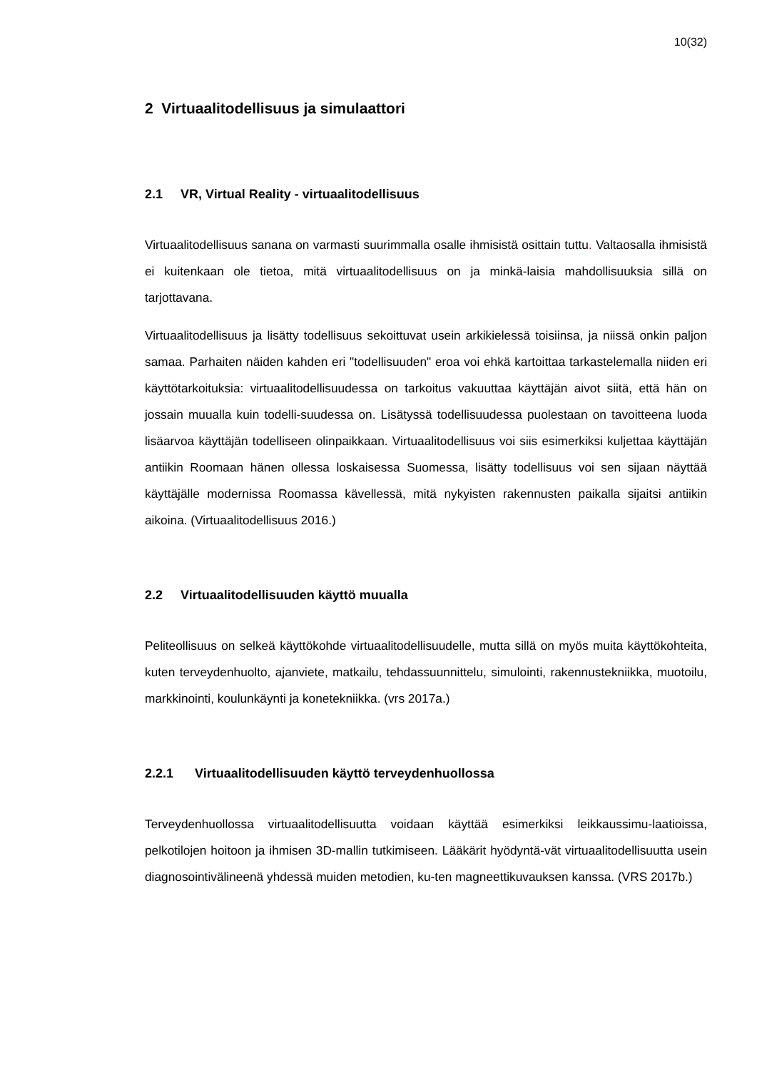10(32)
2 Virtuaalitodellisuus ja simulaattori
2.1 VR, Virtual Reality - virtuaalitodellisuus
Virtuaalitodellisuus sanana on varmasti suurimmalla osalle ihmisistä osittain tuttu. Valtaosalla ihmisistä ei kuitenkaan ole tietoa, mitä virtuaalitodellisuus on ja minkä-laisia mahdollisuuksia sillä on tarjottavana.
Virtuaalitodellisuus ja lisätty todellisuus sekoittuvat usein arkikielessä toisiinsa, ja niissä onkin paljon samaa. Parhaiten näiden kahden eri "todellisuuden" eroa voi ehkä kartoittaa tarkastelemalla niiden eri käyttötarkoituksia: virtuaalitodellisuudessa on tarkoitus vakuuttaa käyttäjän aivot siitä, että hän on jossain muualla kuin todelli-suudessa on. Lisätyssä todellisuudessa puolestaan on tavoitteena luoda lisäarvoa käyttäjän todelliseen olinpaikkaan. Virtuaalitodellisuus voi siis esimerkiksi kuljettaa käyttäjän antiikin Roomaan hänen ollessa loskaisessa Suomessa, lisätty todellisuus voi sen sijaan näyttää käyttäjälle modernissa Roomassa kävellessä, mitä nykyisten rakennusten paikalla sijaitsi antiikin aikoina. (Virtuaalitodellisuus 2016.)
2.2 Virtuaalitodellisuuden käyttö muualla
Peliteollisuus on selkeä käyttökohde virtuaalitodellisuudelle, mutta sillä on myös muita käyttökohteita, kuten terveydenhuolto, ajanviete, matkailu, tehdassuunnittelu, simulointi, rakennustekniikka, muotoilu, markkinointi, koulunkäynti ja konetekniikka. (vrs 2017a.)
2.2.1 Virtuaalitodellisuuden käyttö terveydenhuollossa
Terveydenhuollossa virtuaalitodellisuutta voidaan käyttää esimerkiksi leikkaussimu-laatioissa, pelkotilojen hoitoon ja ihmisen 3D-mallin tutkimiseen. Lääkärit hyödyntä-vät virtuaalitodellisuutta usein diagnosointivälineenä yhdessä muiden metodien, ku-ten magneettikuvauksen kanssa. (VRS 2017b.)